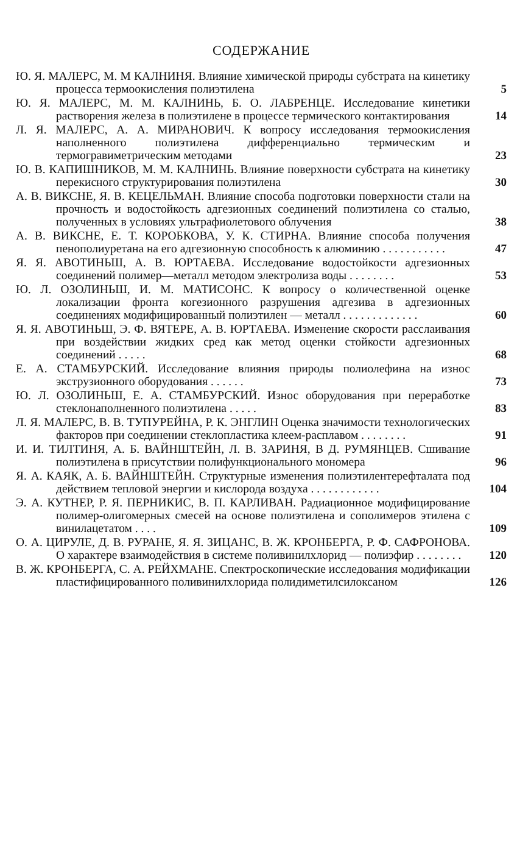СОДЕРЖАНИЕ
Ю. Я. МАЛЕРС, М. М КАЛНИНЯ. Влияние химической природы субстрата на кинетику процесса термоокисления полиэтилена
5
Ю. Я. МАЛЕРС, М. М. КАЛНИНЬ, Б. О. ЛАБРЕНЦЕ. Исследование кинетики растворения железа в полиэтилене в процессе термического контактирования
14
Л. Я. МАЛЕРС, А. А. МИРАНОВИЧ. К вопросу исследования термоокисления наполненного полиэтилена дифференциально термическим и термогравиметрическим методами
23
Ю. В. КАПИШНИКОВ, М. М. КАЛНИНЬ. Влияние поверхности субстрата на кинетику перекисного структурирования полиэтилена
30
А. В. ВИКСНЕ, Я. В. КЕЦЕЛЬМАН. Влияние способа подготовки поверхности стали на прочность и водостойкость адгезионных соединений полиэтилена со сталью, полученных в условиях ультрафиолетового облучения
38
А. В. ВИКСНЕ, Е. Т. КОРОБКОВА, У. К. СТИРНА. Влияние способа получения пенополиуретана на его адгезионную способность к алюминию . . . . . . . . . . .
47
Я. Я. АВОТИНЬШ, А. В. ЮРТАЕВА. Исследование водостойкости адгезионных соединений полимер—металл методом электролиза воды . . . . . . . .
53
Ю. Л. ОЗОЛИНЬШ, И. М. МАТИСОНС. К вопросу о количественной оценке локализации фронта когезионного разрушения адгезива в адгезионных соединениях модифицированный полиэтилен — металл . . . . . . . . . . . . .
60
Я. Я. АВОТИНЬШ, Э. Ф. ВЯТЕРЕ, А. В. ЮРТАЕВА. Изменение скорости расслаивания при воздействии жидких сред как метод оценки стойкости адгезионных соединений . . . . .
68
Е. А. СТАМБУРСКИЙ. Исследование влияния природы полиолефина на износ экструзионного оборудования . . . . . .
73
Ю. Л. ОЗОЛИНЬШ, Е. А. СТАМБУРСКИЙ. Износ оборудования при переработке стеклонаполненного полиэтилена . . . . .
83
Л. Я. МАЛЕРС, В. В. ТУПУРЕЙНА, Р. К. ЭНГЛИН Оценка значимости технологических факторов при соединении стеклопластика клеем-расплавом . . . . . . . .
91
И. И. ТИЛТИНЯ, А. Б. ВАЙНШТЕЙН, Л. В. ЗАРИНЯ, В Д. РУМЯНЦЕВ. Сшивание полиэтилена в присутствии полифункционального мономера
96
Я. А. КАЯК, А. Б. ВАЙНШТЕЙН. Структурные изменения полиэтилентерефталата под действием тепловой энергии и кислорода воздуха . . . . . . . . . . . .
104
Э. А. КУТНЕР, Р. Я. ПЕРНИКИС, В. П. КАРЛИВАН. Радиационное модифицирование полимер-олигомерных смесей на основе полиэтилена и сополимеров этилена с винилацетатом . . . .
109
О. А. ЦИРУЛЕ, Д. В. РУРАНЕ, Я. Я. ЗИЦАНС, В. Ж. КРОНБЕРГА, Р. Ф. САФРОНОВА. О характере взаимодействия в системе поливинилхлорид — полиэфир . . . . . . . .
120
В. Ж. КРОНБЕРГА, С. А. РЕЙХМАНЕ. Спектроскопические исследования модификации пластифицированного поливинилхлорида полидиметилсилоксаном
126